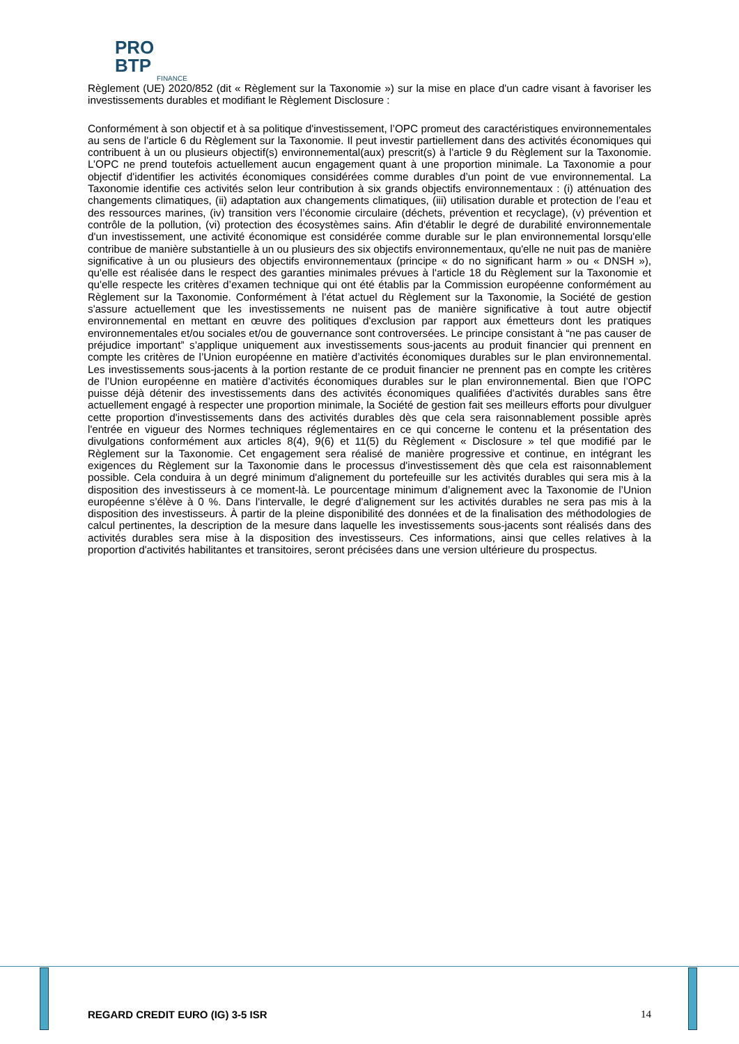PRO BTP
FINANCE
Règlement (UE) 2020/852 (dit « Règlement sur la Taxonomie ») sur la mise en place d'un cadre visant à favoriser les investissements durables et modifiant le Règlement Disclosure :
Conformément à son objectif et à sa politique d'investissement, l’OPC promeut des caractéristiques environnementales au sens de l'article 6 du Règlement sur la Taxonomie. Il peut investir partiellement dans des activités économiques qui contribuent à un ou plusieurs objectif(s) environnemental(aux) prescrit(s) à l'article 9 du Règlement sur la Taxonomie. L’OPC ne prend toutefois actuellement aucun engagement quant à une proportion minimale. La Taxonomie a pour objectif d'identifier les activités économiques considérées comme durables d’un point de vue environnemental. La Taxonomie identifie ces activités selon leur contribution à six grands objectifs environnementaux : (i) atténuation des changements climatiques, (ii) adaptation aux changements climatiques, (iii) utilisation durable et protection de l’eau et des ressources marines, (iv) transition vers l’économie circulaire (déchets, prévention et recyclage), (v) prévention et contrôle de la pollution, (vi) protection des écosystèmes sains. Afin d'établir le degré de durabilité environnementale d'un investissement, une activité économique est considérée comme durable sur le plan environnemental lorsqu'elle contribue de manière substantielle à un ou plusieurs des six objectifs environnementaux, qu'elle ne nuit pas de manière significative à un ou plusieurs des objectifs environnementaux (principe « do no significant harm » ou « DNSH »), qu'elle est réalisée dans le respect des garanties minimales prévues à l'article 18 du Règlement sur la Taxonomie et qu'elle respecte les critères d’examen technique qui ont été établis par la Commission européenne conformément au Règlement sur la Taxonomie. Conformément à l'état actuel du Règlement sur la Taxonomie, la Société de gestion s'assure actuellement que les investissements ne nuisent pas de manière significative à tout autre objectif environnemental en mettant en œuvre des politiques d'exclusion par rapport aux émetteurs dont les pratiques environnementales et/ou sociales et/ou de gouvernance sont controversées. Le principe consistant à “ne pas causer de préjudice important” s’applique uniquement aux investissements sous-jacents au produit financier qui prennent en compte les critères de l’Union européenne en matière d’activités économiques durables sur le plan environnemental. Les investissements sous-jacents à la portion restante de ce produit financier ne prennent pas en compte les critères de l’Union européenne en matière d’activités économiques durables sur le plan environnemental. Bien que l’OPC puisse déjà détenir des investissements dans des activités économiques qualifiées d'activités durables sans être actuellement engagé à respecter une proportion minimale, la Société de gestion fait ses meilleurs efforts pour divulguer cette proportion d'investissements dans des activités durables dès que cela sera raisonnablement possible après l'entrée en vigueur des Normes techniques réglementaires en ce qui concerne le contenu et la présentation des divulgations conformément aux articles 8(4), 9(6) et 11(5) du Règlement « Disclosure » tel que modifié par le Règlement sur la Taxonomie. Cet engagement sera réalisé de manière progressive et continue, en intégrant les exigences du Règlement sur la Taxonomie dans le processus d'investissement dès que cela est raisonnablement possible. Cela conduira à un degré minimum d'alignement du portefeuille sur les activités durables qui sera mis à la disposition des investisseurs à ce moment-là. Le pourcentage minimum d’alignement avec la Taxonomie de l’Union européenne s’élève à 0 %. Dans l'intervalle, le degré d'alignement sur les activités durables ne sera pas mis à la disposition des investisseurs. À partir de la pleine disponibilité des données et de la finalisation des méthodologies de calcul pertinentes, la description de la mesure dans laquelle les investissements sous-jacents sont réalisés dans des activités durables sera mise à la disposition des investisseurs. Ces informations, ainsi que celles relatives à la proportion d'activités habilitantes et transitoires, seront précisées dans une version ultérieure du prospectus.
REGARD CREDIT EURO (IG) 3-5 ISR 14